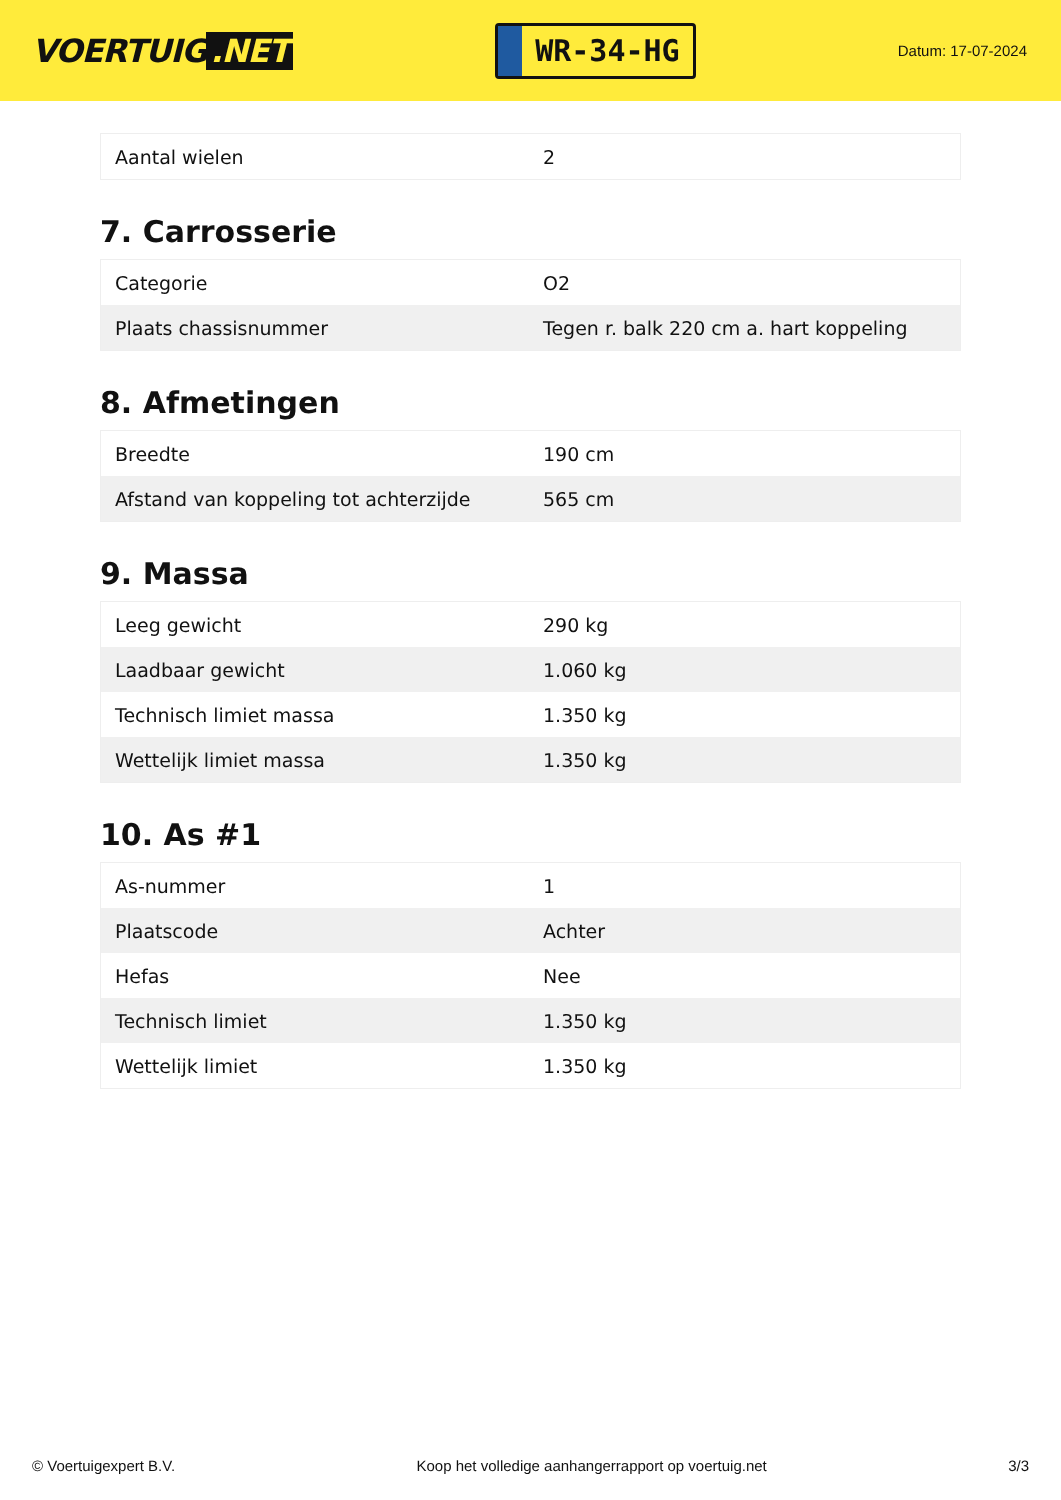VOERTUIG.NET
WR-34-HG
Datum: 17-07-2024
| Aantal wielen | 2 |
7. Carrosserie
| Categorie | O2 |
| Plaats chassisnummer | Tegen r. balk 220 cm a. hart koppeling |
8. Afmetingen
| Breedte | 190 cm |
| Afstand van koppeling tot achterzijde | 565 cm |
9. Massa
| Leeg gewicht | 290 kg |
| Laadbaar gewicht | 1.060 kg |
| Technisch limiet massa | 1.350 kg |
| Wettelijk limiet massa | 1.350 kg |
10. As #1
| As-nummer | 1 |
| Plaatscode | Achter |
| Hefas | Nee |
| Technisch limiet | 1.350 kg |
| Wettelijk limiet | 1.350 kg |
© Voertuigexpert B.V. Koop het volledige aanhangerrapport op voertuig.net 3/3